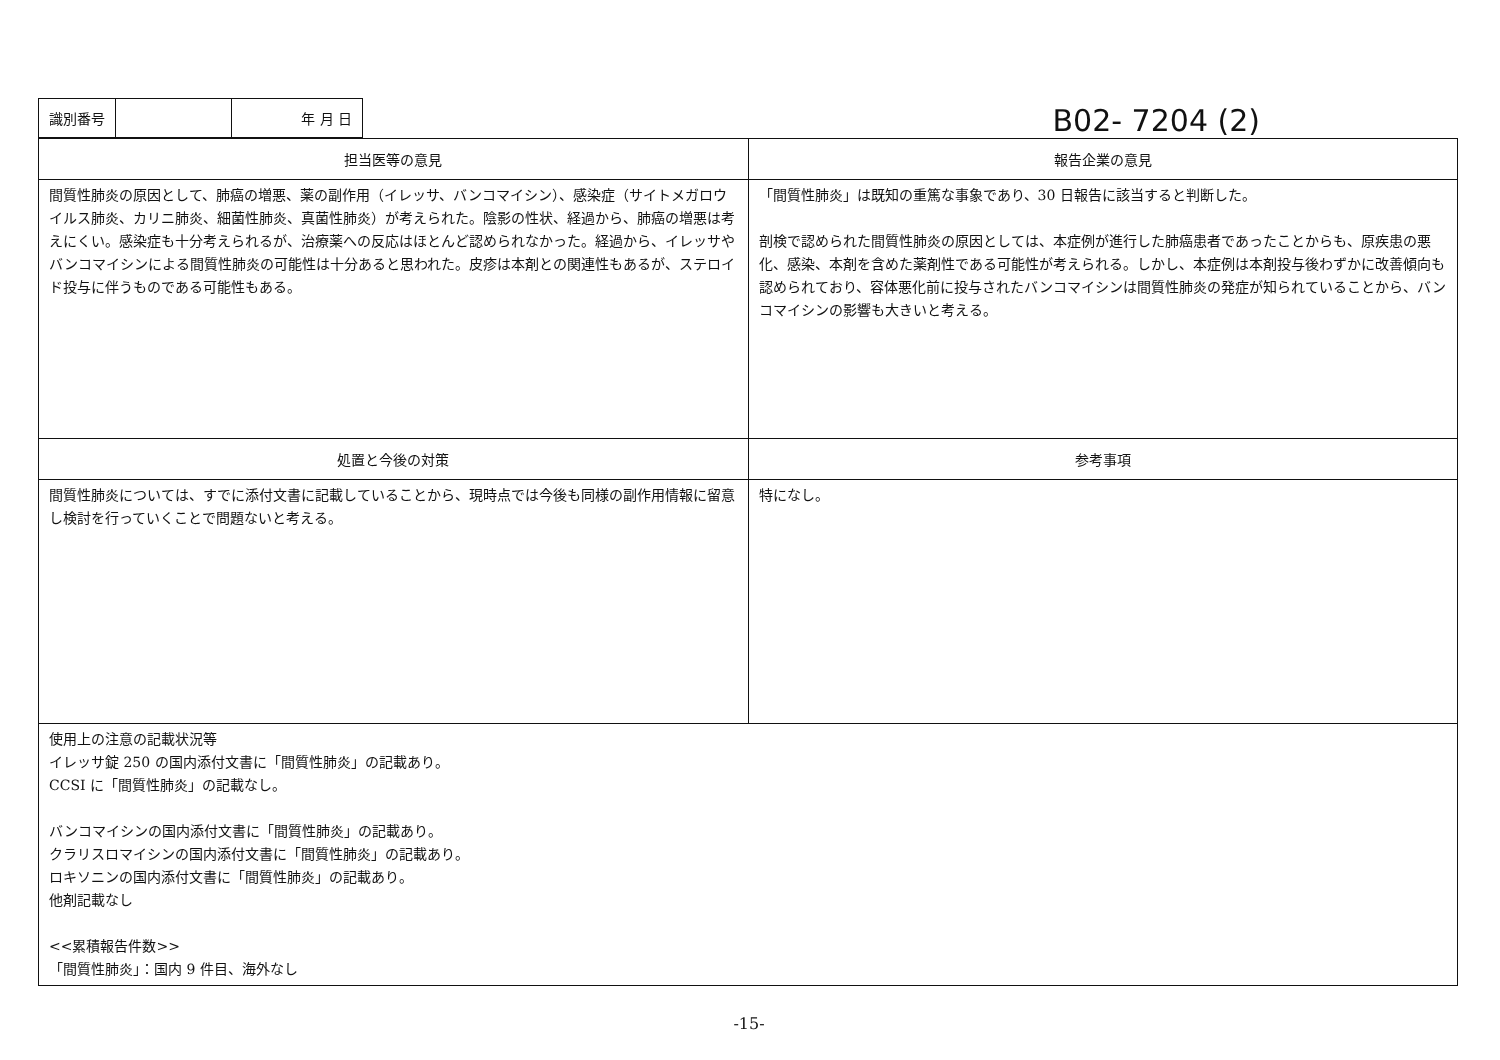| 識別番号 | | 年 月 日 |
B02- 7204 (2)
| 担当医等の意見 | 報告企業の意見 |
| --- | --- |
| 間質性肺炎の原因として、肺癌の増悪、薬の副作用（イレッサ、バンコマイシン）、感染症（サイトメガロウイルス肺炎、カリニ肺炎、細菌性肺炎、真菌性肺炎）が考えられた。陰影の性状、経過から、肺癌の増悪は考えにくい。感染症も十分考えられるが、治療薬への反応はほとんど認められなかった。経過から、イレッサやバンコマイシンによる間質性肺炎の可能性は十分あると思われた。皮疹は本剤との関連性もあるが、ステロイド投与に伴うものである可能性もある。 | 「間質性肺炎」は既知の重篤な事象であり、30 日報告に該当すると判断した。 剖検で認められた間質性肺炎の原因としては、本症例が進行した肺癌患者であったことからも、原疾患の悪化、感染、本剤を含めた薬剤性である可能性が考えられる。しかし、本症例は本剤投与後わずかに改善傾向も認められており、容体悪化前に投与されたバンコマイシンは間質性肺炎の発症が知られていることから、バンコマイシンの影響も大きいと考える。 |
| 処置と今後の対策 | 参考事項 |
| 間質性肺炎については、すでに添付文書に記載していることから、現時点では今後も同様の副作用情報に留意し検討を行っていくことで問題ないと考える。 | 特になし。 |
| 使用上の注意の記載状況等 イレッサ錠 250 の国内添付文書に「間質性肺炎」の記載あり。 CCSI に「間質性肺炎」の記載なし。 バンコマイシンの国内添付文書に「間質性肺炎」の記載あり。 クラリスロマイシンの国内添付文書に「間質性肺炎」の記載あり。 ロキソニンの国内添付文書に「間質性肺炎」の記載あり。 他剤記載なし <<累積報告件数>> 「間質性肺炎」：国内 9 件目、海外なし | |
-15-